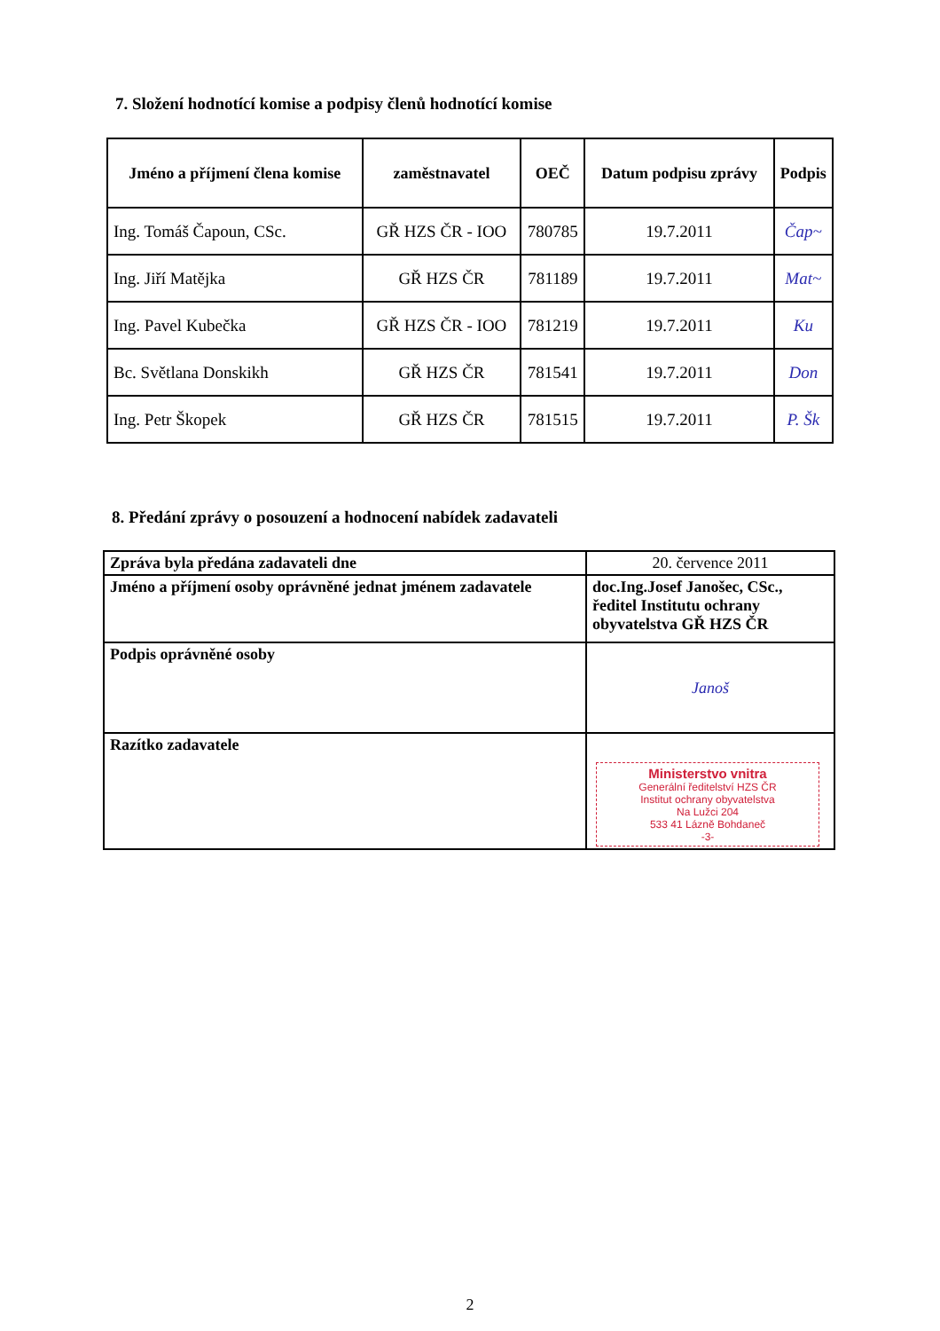7. Složení hodnotící komise a podpisy členů hodnotící komise
| Jméno a příjmení člena komise | zaměstnavatel | OEČ | Datum podpisu zprávy | Podpis |
| --- | --- | --- | --- | --- |
| Ing. Tomáš Čapoun, CSc. | GŘ HZS ČR - IOO | 780785 | 19.7.2011 | Čap~ |
| Ing. Jiří Matějka | GŘ HZS ČR | 781189 | 19.7.2011 | Mat~ |
| Ing. Pavel Kubečka | GŘ HZS ČR - IOO | 781219 | 19.7.2011 | Ku |
| Bc. Světlana Donskikh | GŘ HZS ČR | 781541 | 19.7.2011 | Don |
| Ing. Petr Škopek | GŘ HZS ČR | 781515 | 19.7.2011 | P. Šk |
8. Předání zprávy o posouzení a hodnocení nabídek zadavateli
| Zpráva byla předána zadavateli dne | 20. července 2011 |
| Jméno a příjmení osoby oprávněné jednat jménem zadavatele | doc.Ing.Josef Janošec, CSc., ředitel Institutu ochrany obyvatelstva GŘ HZS ČR |
| Podpis oprávněné osoby | Janoš |
| Razítko zadavatele | Ministerstvo vnitra Generální ředitelství HZS ČR Institut ochrany obyvatelstva Na Lužci 204 533 41 Lázně Bohdaneč -3- |
2